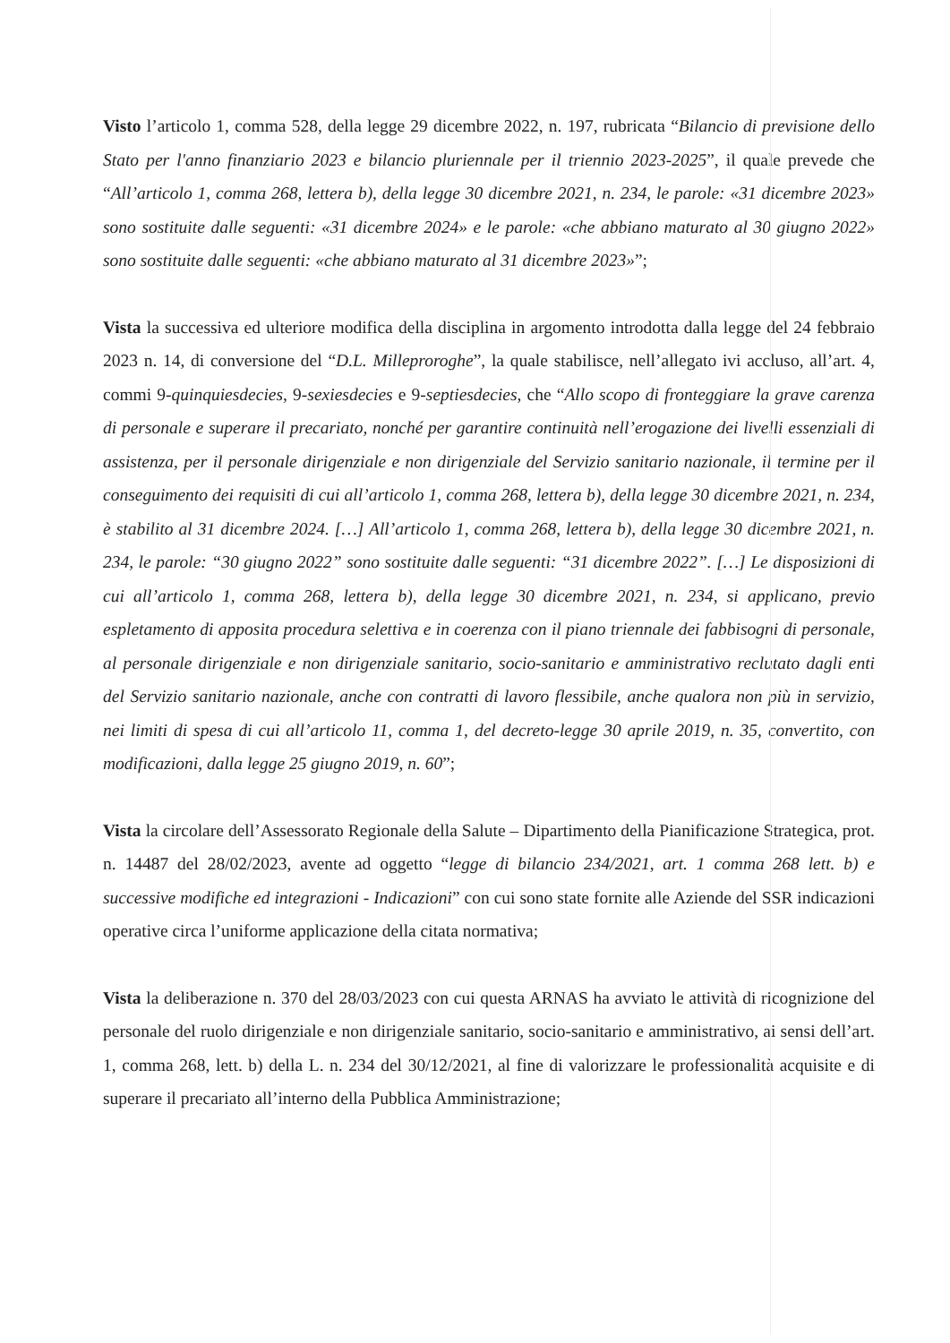Visto l’articolo 1, comma 528, della legge 29 dicembre 2022, n. 197, rubricata “Bilancio di previsione dello Stato per l'anno finanziario 2023 e bilancio pluriennale per il triennio 2023-2025”, il quale prevede che “All’articolo 1, comma 268, lettera b), della legge 30 dicembre 2021, n. 234, le parole: «31 dicembre 2023» sono sostituite dalle seguenti: «31 dicembre 2024» e le parole: «che abbiano maturato al 30 giugno 2022» sono sostituite dalle seguenti: «che abbiano maturato al 31 dicembre 2023»”;
Vista la successiva ed ulteriore modifica della disciplina in argomento introdotta dalla legge del 24 febbraio 2023 n. 14, di conversione del “D.L. Milleproroghe”, la quale stabilisce, nell’allegato ivi accluso, all’art. 4, commi 9-quinquiesdecies, 9-sexiesdecies e 9-septiesdecies, che “Allo scopo di fronteggiare la grave carenza di personale e superare il precariato, nonché per garantire continuità nell’erogazione dei livelli essenziali di assistenza, per il personale dirigenziale e non dirigenziale del Servizio sanitario nazionale, il termine per il conseguimento dei requisiti di cui all’articolo 1, comma 268, lettera b), della legge 30 dicembre 2021, n. 234, è stabilito al 31 dicembre 2024. […] All’articolo 1, comma 268, lettera b), della legge 30 dicembre 2021, n. 234, le parole: “30 giugno 2022” sono sostituite dalle seguenti: “31 dicembre 2022”. […] Le disposizioni di cui all’articolo 1, comma 268, lettera b), della legge 30 dicembre 2021, n. 234, si applicano, previo espletamento di apposita procedura selettiva e in coerenza con il piano triennale dei fabbisogni di personale, al personale dirigenziale e non dirigenziale sanitario, socio-sanitario e amministrativo reclutato dagli enti del Servizio sanitario nazionale, anche con contratti di lavoro flessibile, anche qualora non più in servizio, nei limiti di spesa di cui all’articolo 11, comma 1, del decreto-legge 30 aprile 2019, n. 35, convertito, con modificazioni, dalla legge 25 giugno 2019, n. 60”;
Vista la circolare dell’Assessorato Regionale della Salute – Dipartimento della Pianificazione Strategica, prot. n. 14487 del 28/02/2023, avente ad oggetto “legge di bilancio 234/2021, art. 1 comma 268 lett. b) e successive modifiche ed integrazioni - Indicazioni” con cui sono state fornite alle Aziende del SSR indicazioni operative circa l’uniforme applicazione della citata normativa;
Vista la deliberazione n. 370 del 28/03/2023 con cui questa ARNAS ha avviato le attività di ricognizione del personale del ruolo dirigenziale e non dirigenziale sanitario, socio-sanitario e amministrativo, ai sensi dell’art. 1, comma 268, lett. b) della L. n. 234 del 30/12/2021, al fine di valorizzare le professionalità acquisite e di superare il precariato all’interno della Pubblica Amministrazione;